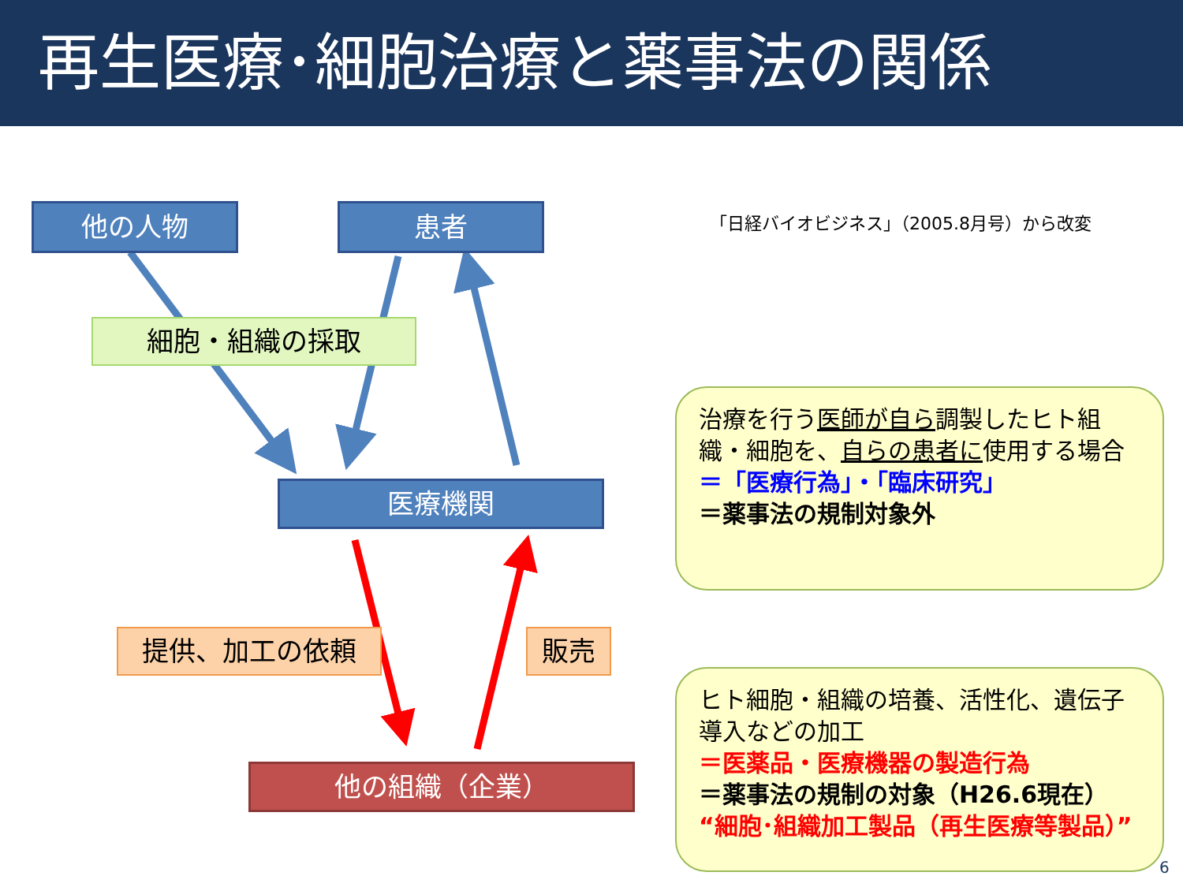再生医療･細胞治療と薬事法の関係
他の人物 患者
「日経バイオビジネス」（2005.8月号）から改変
細胞・組織の採取
医療機関
提供、加工の依頼 販売
他の組織（企業）
治療を行う医師が自ら調製したヒト組織・細胞を、自らの患者に使用する場合
＝「医療行為」・「臨床研究」
＝薬事法の規制対象外
ヒト細胞・組織の培養、活性化、遺伝子導入などの加工
＝医薬品・医療機器の製造行為
＝薬事法の規制の対象（H26.6現在）
“細胞･組織加工製品（再生医療等製品）”
6